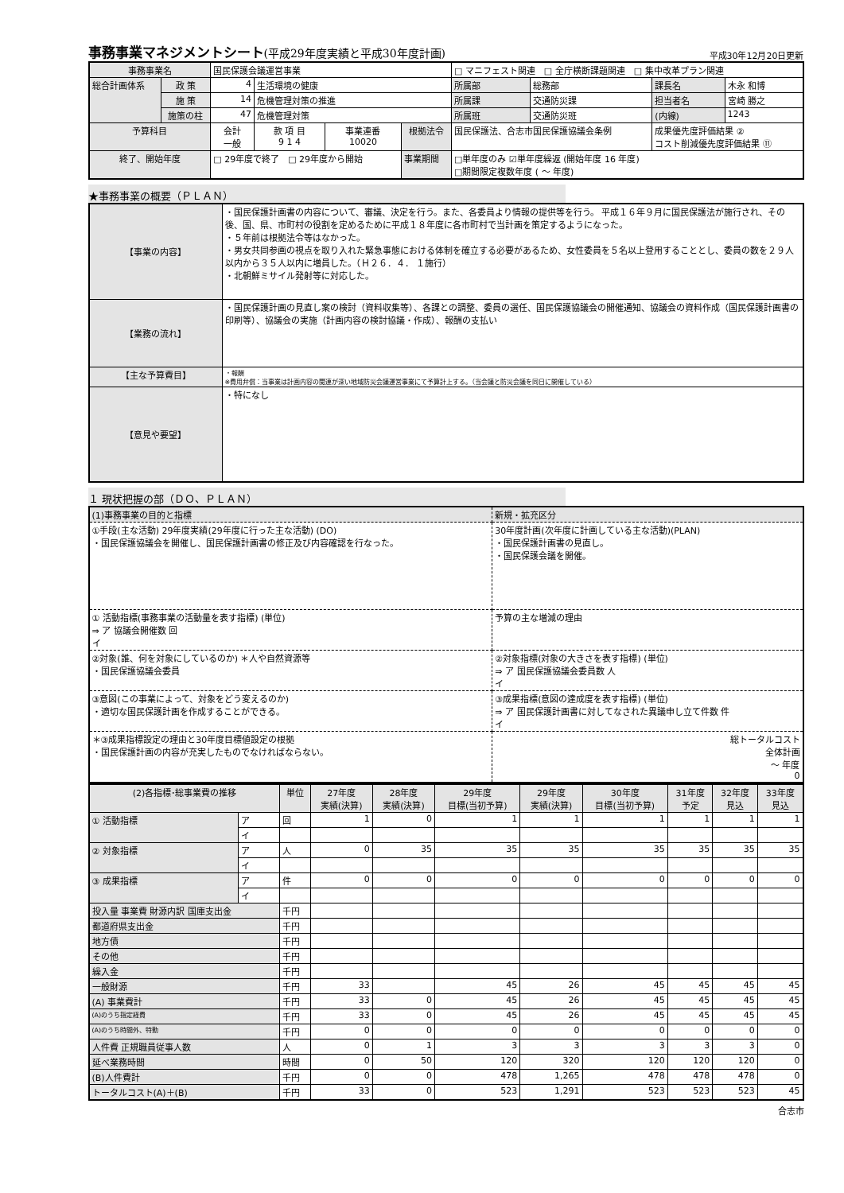事務事業マネジメントシート(平成29年度実績と平成30年度計画)
平成30年12月20日更新
| 事務事業名 | | 国民保護会議運営事業 | | | | | □ マニフェスト関連 □ 全庁横断課題関連 □ 集中改革プラン関連 | | | |
| 総合計画体系 | 政 策 | 4 | 生活環境の健康 | | | | 所属部 | 総務部 | 課長名 | 木永 和博 |
| | 施 策 | 14 | 危機管理対策の推進 | | | | 所属課 | 交通防災課 | 担当者名 | 宮崎 勝之 |
| | 施策の柱 | 47 | 危機管理対策 | | | | 所属班 | 交通防災班 | (内線) | 1243 |
| 予算科目 | | 会計 一般 | 款 項 目 9 1 4 | 事業連番 10020 | 根拠法令 | 国民保護法、合志市国民保護協議会条例 | | | 成果優先度評価結果 ② コスト削減優先度評価結果 ⑪ | |
| 終了、開始年度 | | □ 29年度で終了 □ 29年度から開始 | | | 事業期間 | □単年度のみ ☑単年度繰返 (開始年度 16 年度) □期間限定複数年度 ( ～ 年度) | | | | |
★事務事業の概要（ＰＬＡＮ）
| 【事業の内容】 | ・国民保護計画書の内容について、審議、決定を行う。また、各委員より情報の提供等を行う。 平成１６年９月に国民保護法が施行され、その後、国、県、市町村の役割を定めるために平成１８年度に各市町村で当計画を策定するようになった。 ・５年前は根拠法令等はなかった。 ・男女共同参画の視点を取り入れた緊急事態における体制を確立する必要があるため、女性委員を５名以上登用することとし、委員の数を２９人以内から３５人以内に増員した。（Ｈ２６．４． １施行） ・北朝鮮ミサイル発射等に対応した。 |
| 【業務の流れ】 | ・国民保護計画の見直し案の検討（資料収集等）、各課との調整、委員の選任、国民保護協議会の開催通知、協議会の資料作成（国民保護計画書の印刷等）、協議会の実施（計画内容の検討協議・作成）、報酬の支払い |
| 【主な予算費目】 | ・報酬 ※費用弁償：当事業は計画内容の関連が深い地域防災会議運営事業にて予算計上する。（当会議と防災会議を同日に開催している） |
| 【意見や要望】 | ・特になし |
１ 現状把握の部（ＤＯ、ＰＬＡＮ）
| (1)事務事業の目的と指標 | 新規・拡充区分 |
| ①手段(主な活動) 29年度実績(29年度に行った主な活動) (DO) ・国民保護協議会を開催し、国民保護計画書の修正及び内容確認を行なった。 | 30年度計画(次年度に計画している主な活動)(PLAN) ・国民保護計画書の見直し。 ・国民保護会議を開催。 |
| ① 活動指標(事務事業の活動量を表す指標) (単位) ⇒ ア 協議会開催数 回 イ | 予算の主な増減の理由 |
| ②対象(誰、何を対象にしているのか) ＊人や自然資源等 ・国民保護協議会委員 | ②対象指標(対象の大きさを表す指標) (単位) ⇒ ア 国民保護協議会委員数 人 イ |
| ③意図(この事業によって、対象をどう変えるのか) ・適切な国民保護計画を作成することができる。 | ③成果指標(意図の達成度を表す指標) (単位) ⇒ ア 国民保護計画書に対してなされた異議申し立て件数 件 イ |
| ＊③成果指標設定の理由と30年度目標値設定の根拠 ・国民保護計画の内容が充実したものでなければならない。 | 総トータルコスト 全体計画 ～ 年度 0 |
| (2)各指標･総事業費の推移 | | 単位 | 27年度 実績(決算) | 28年度 実績(決算) | 29年度 目標(当初予算) | 29年度 実績(決算) | 30年度 目標(当初予算) | 31年度 予定 | 32年度 見込 | 33年度 見込 |
| --- | --- | --- | --- | --- | --- | --- | --- | --- | --- | --- |
| ① 活動指標 | ア | 回 | 1 | 0 | 1 | 1 | 1 | 1 | 1 | 1 |
| | イ | | | | | | | | | |
| ② 対象指標 | ア | 人 | 0 | 35 | 35 | 35 | 35 | 35 | 35 | 35 |
| | イ | | | | | | | | | |
| ③ 成果指標 | ア | 件 | 0 | 0 | 0 | 0 | 0 | 0 | 0 | 0 |
| | イ | | | | | | | | | |
| 投入量 事業費 財源内訳 国庫支出金 | | 千円 | | | | | | | | |
| 都道府県支出金 | | 千円 | | | | | | | | |
| 地方債 | | 千円 | | | | | | | | |
| その他 | | 千円 | | | | | | | | |
| 繰入金 | | 千円 | | | | | | | | |
| 一般財源 | | 千円 | 33 | | 45 | 26 | 45 | 45 | 45 | 45 |
| (A) 事業費計 | | 千円 | 33 | 0 | 45 | 26 | 45 | 45 | 45 | 45 |
| (A)のうち指定経費 | | 千円 | 33 | 0 | 45 | 26 | 45 | 45 | 45 | 45 |
| (A)のうち時間外、特勤 | | 千円 | 0 | 0 | 0 | 0 | 0 | 0 | 0 | 0 |
| 人件費 正規職員従事人数 | | 人 | 0 | 1 | 3 | 3 | 3 | 3 | 3 | 0 |
| 延べ業務時間 | | 時間 | 0 | 50 | 120 | 320 | 120 | 120 | 120 | 0 |
| (B)人件費計 | | 千円 | 0 | 0 | 478 | 1,265 | 478 | 478 | 478 | 0 |
| トータルコスト(A)＋(B) | | 千円 | 33 | 0 | 523 | 1,291 | 523 | 523 | 523 | 45 |
合志市